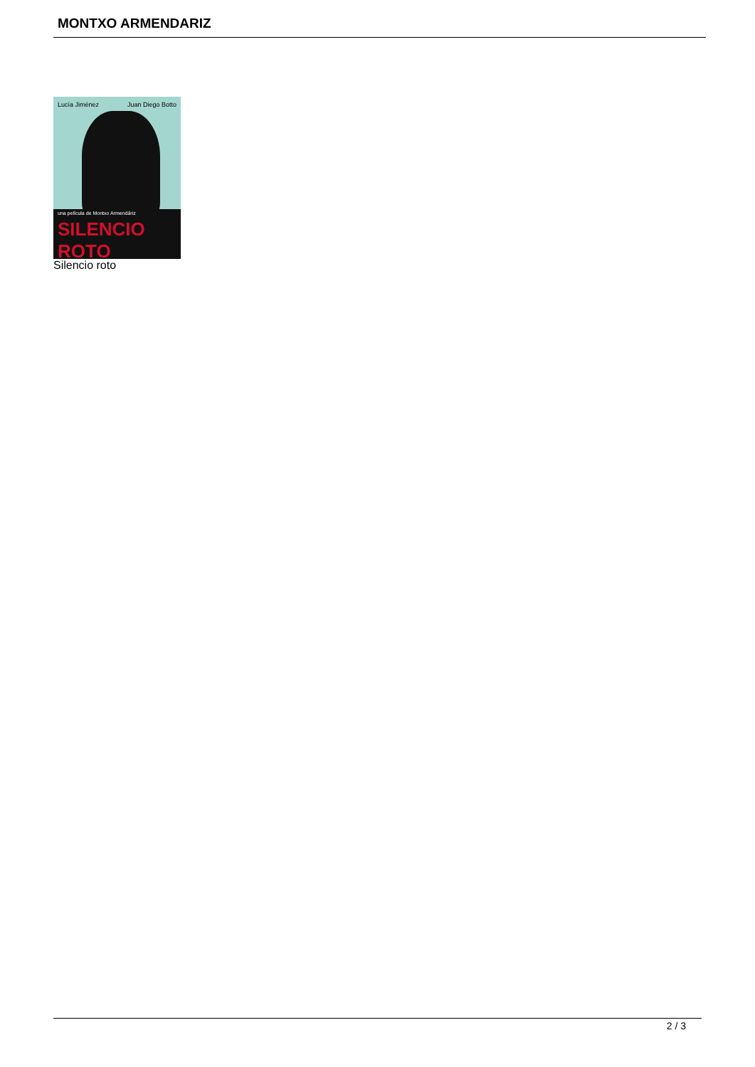MONTXO ARMENDARIZ
Lucía Jiménez Juan Diego Botto
una película de Montxo Armendáriz
SILENCIO ROTO
Silencio roto
2 / 3